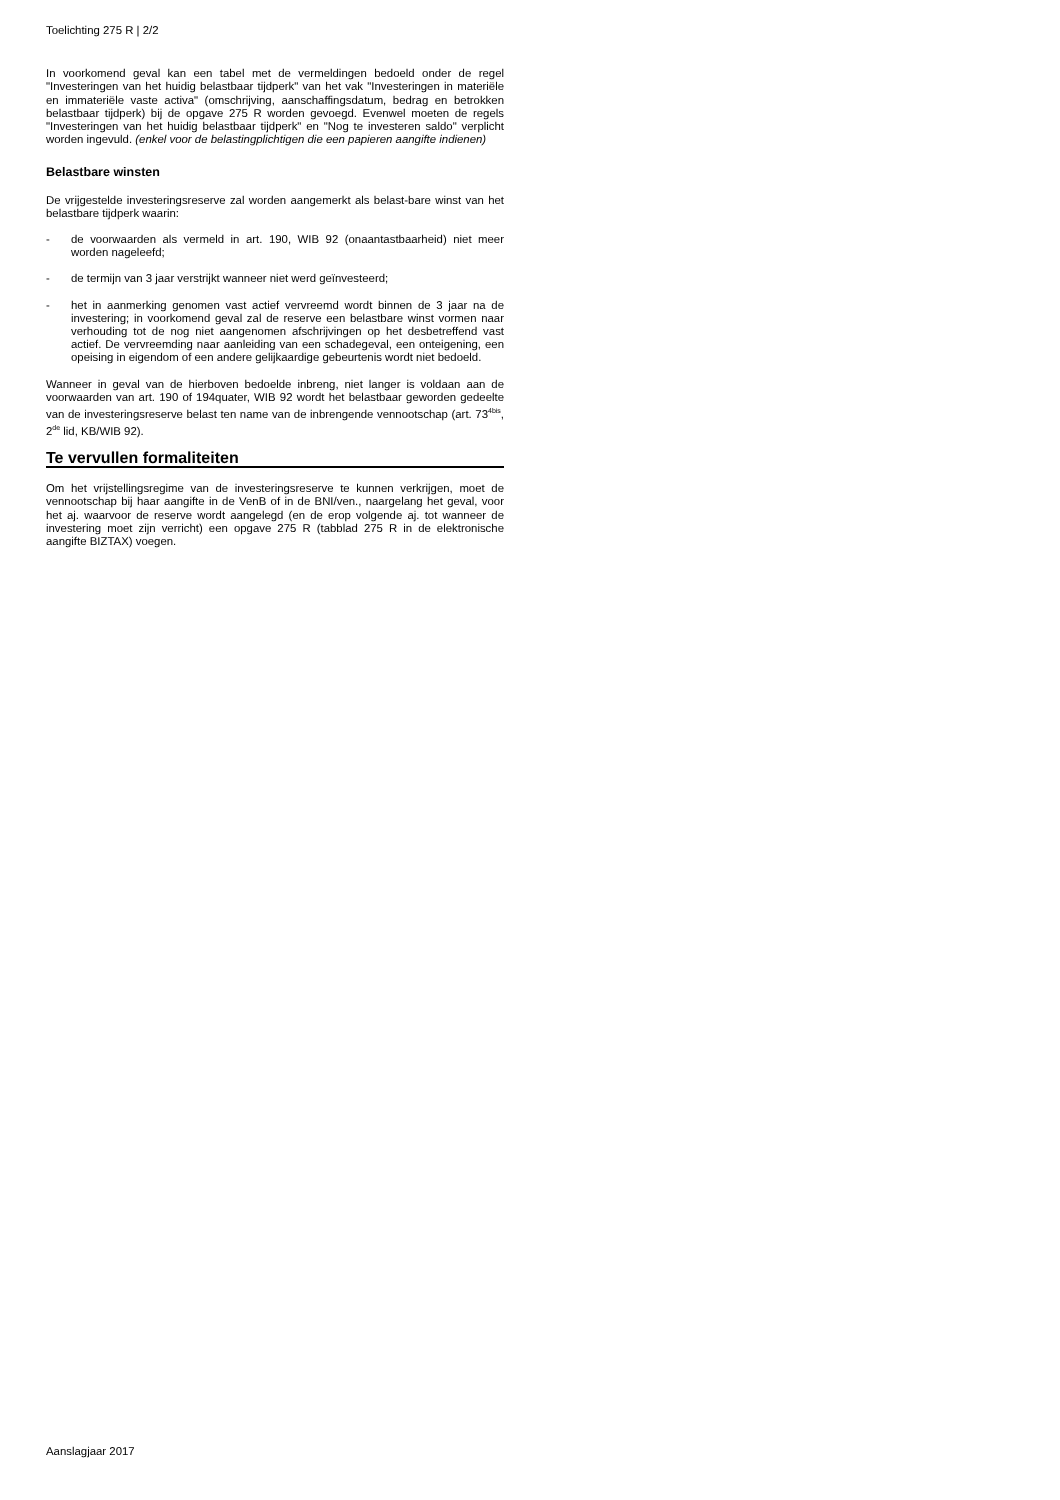Toelichting 275 R | 2/2
In voorkomend geval kan een tabel met de vermeldingen bedoeld onder de regel "Investeringen van het huidig belastbaar tijdperk" van het vak "Investeringen in materiële en immateriële vaste activa" (omschrijving, aanschaffingsdatum, bedrag en betrokken belastbaar tijdperk) bij de opgave 275 R worden gevoegd. Evenwel moeten de regels "Investeringen van het huidig belastbaar tijdperk" en "Nog te investeren saldo" verplicht worden ingevuld. (enkel voor de belastingplichtigen die een papieren aangifte indienen)
Belastbare winsten
De vrijgestelde investeringsreserve zal worden aangemerkt als belast-bare winst van het belastbare tijdperk waarin:
- de voorwaarden als vermeld in art. 190, WIB 92 (onaantastbaarheid) niet meer worden nageleefd;
- de termijn van 3 jaar verstrijkt wanneer niet werd geïnvesteerd;
- het in aanmerking genomen vast actief vervreemd wordt binnen de 3 jaar na de investering; in voorkomend geval zal de reserve een belastbare winst vormen naar verhouding tot de nog niet aangenomen afschrijvingen op het desbetreffend vast actief. De vervreemding naar aanleiding van een schadegeval, een onteigening, een opeising in eigendom of een andere gelijkaardige gebeurtenis wordt niet bedoeld.
Wanneer in geval van de hierboven bedoelde inbreng, niet langer is voldaan aan de voorwaarden van art. 190 of 194quater, WIB 92 wordt het belastbaar geworden gedeelte van de investeringsreserve belast ten name van de inbrengende vennootschap (art. 73<sup>4bis</sup>, 2<sup>de</sup> lid, KB/WIB 92).
Te vervullen formaliteiten
Om het vrijstellingsregime van de investeringsreserve te kunnen verkrijgen, moet de vennootschap bij haar aangifte in de VenB of in de BNI/ven., naargelang het geval, voor het aj. waarvoor de reserve wordt aangelegd (en de erop volgende aj. tot wanneer de investering moet zijn verricht) een opgave 275 R (tabblad 275 R in de elektronische aangifte BIZTAX) voegen.
Aanslagjaar 2017